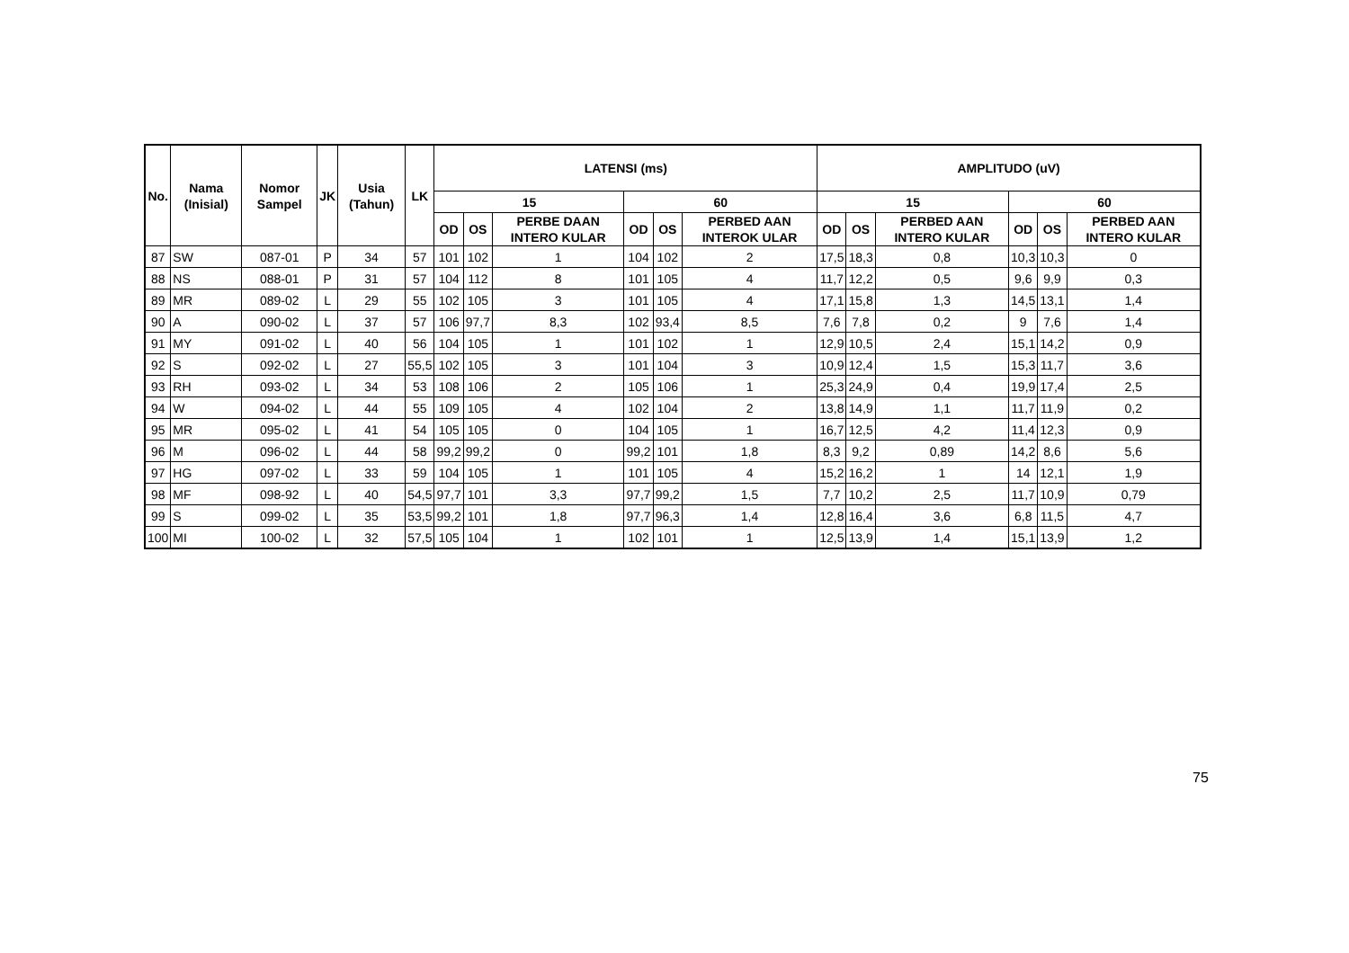| No. | Nama (Inisial) | Nomor Sampel | JK | Usia (Tahun) | LK | LATENSI (ms) | | | | | | AMPLITUDO (uV) | | | | | |
| --- | --- | --- | --- | --- | --- | --- | --- | --- | --- | --- | --- | --- | --- | --- | --- | --- | --- |
| | | | | | | 15 | | | 60 | | | 15 | | | 60 | | |
| | | | | | | OD | OS | PERBE DAAN INTERO KULAR | OD | OS | PERBED AAN INTEROK ULAR | OD | OS | PERBED AAN INTERO KULAR | OD | OS | PERBED AAN INTERO KULAR |
| 87 | SW | 087-01 | P | 34 | 57 | 101 | 102 | 1 | 104 | 102 | 2 | 17,5 | 18,3 | 0,8 | 10,3 | 10,3 | 0 |
| 88 | NS | 088-01 | P | 31 | 57 | 104 | 112 | 8 | 101 | 105 | 4 | 11,7 | 12,2 | 0,5 | 9,6 | 9,9 | 0,3 |
| 89 | MR | 089-02 | L | 29 | 55 | 102 | 105 | 3 | 101 | 105 | 4 | 17,1 | 15,8 | 1,3 | 14,5 | 13,1 | 1,4 |
| 90 | A | 090-02 | L | 37 | 57 | 106 | 97,7 | 8,3 | 102 | 93,4 | 8,5 | 7,6 | 7,8 | 0,2 | 9 | 7,6 | 1,4 |
| 91 | MY | 091-02 | L | 40 | 56 | 104 | 105 | 1 | 101 | 102 | 1 | 12,9 | 10,5 | 2,4 | 15,1 | 14,2 | 0,9 |
| 92 | S | 092-02 | L | 27 | 55,5 | 102 | 105 | 3 | 101 | 104 | 3 | 10,9 | 12,4 | 1,5 | 15,3 | 11,7 | 3,6 |
| 93 | RH | 093-02 | L | 34 | 53 | 108 | 106 | 2 | 105 | 106 | 1 | 25,3 | 24,9 | 0,4 | 19,9 | 17,4 | 2,5 |
| 94 | W | 094-02 | L | 44 | 55 | 109 | 105 | 4 | 102 | 104 | 2 | 13,8 | 14,9 | 1,1 | 11,7 | 11,9 | 0,2 |
| 95 | MR | 095-02 | L | 41 | 54 | 105 | 105 | 0 | 104 | 105 | 1 | 16,7 | 12,5 | 4,2 | 11,4 | 12,3 | 0,9 |
| 96 | M | 096-02 | L | 44 | 58 | 99,2 | 99,2 | 0 | 99,2 | 101 | 1,8 | 8,3 | 9,2 | 0,89 | 14,2 | 8,6 | 5,6 |
| 97 | HG | 097-02 | L | 33 | 59 | 104 | 105 | 1 | 101 | 105 | 4 | 15,2 | 16,2 | 1 | 14 | 12,1 | 1,9 |
| 98 | MF | 098-92 | L | 40 | 54,5 | 97,7 | 101 | 3,3 | 97,7 | 99,2 | 1,5 | 7,7 | 10,2 | 2,5 | 11,7 | 10,9 | 0,79 |
| 99 | S | 099-02 | L | 35 | 53,5 | 99,2 | 101 | 1,8 | 97,7 | 96,3 | 1,4 | 12,8 | 16,4 | 3,6 | 6,8 | 11,5 | 4,7 |
| 100 | MI | 100-02 | L | 32 | 57,5 | 105 | 104 | 1 | 102 | 101 | 1 | 12,5 | 13,9 | 1,4 | 15,1 | 13,9 | 1,2 |
75